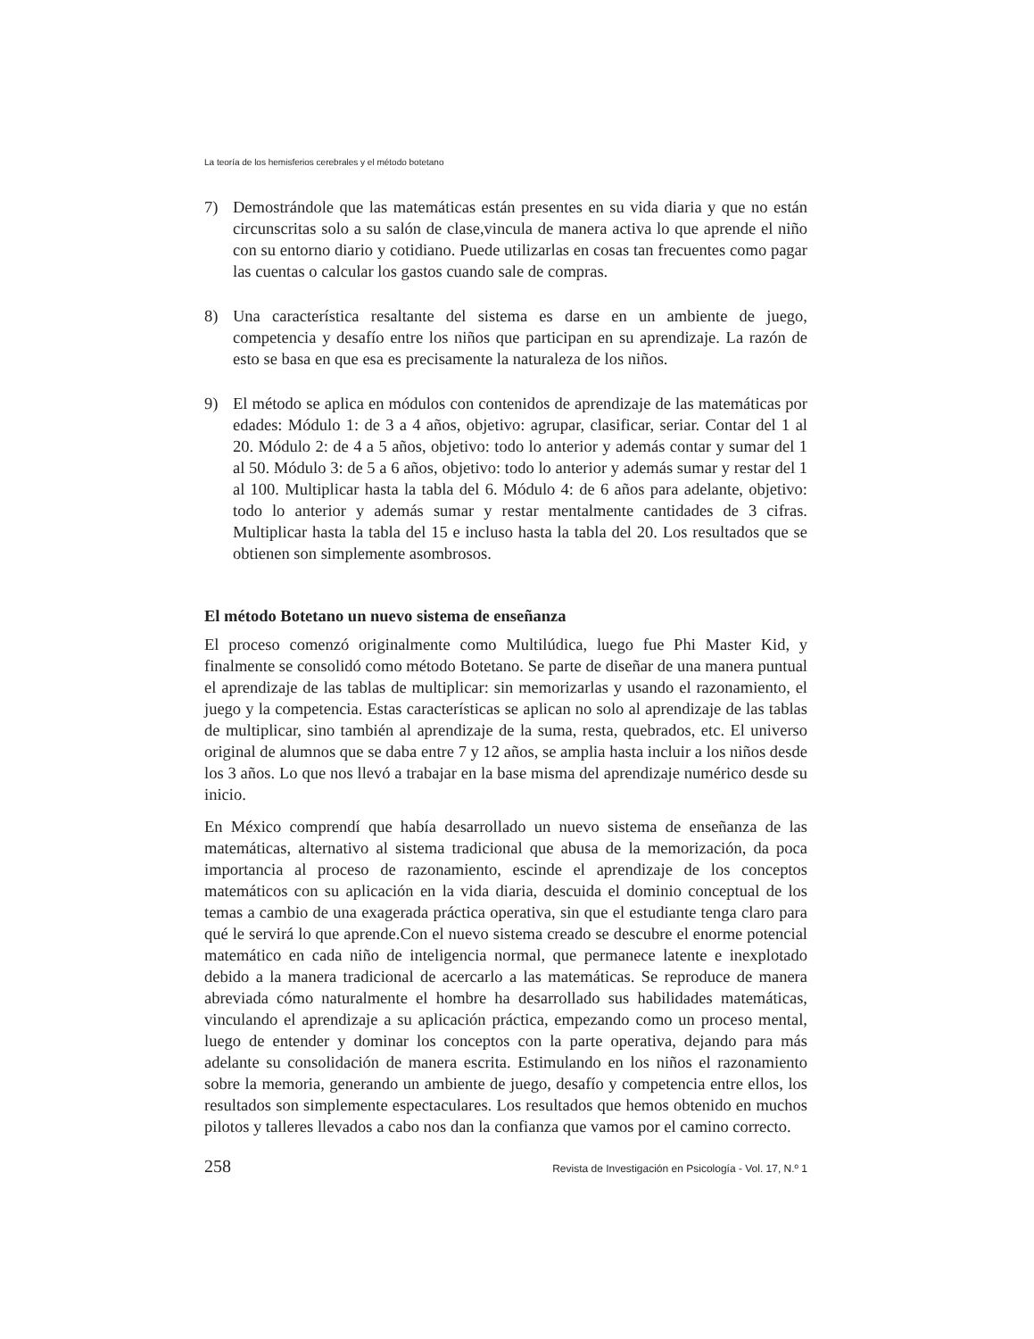La teoría de los hemisferios cerebrales y el método botetano
7) Demostrándole que las matemáticas están presentes en su vida diaria y que no están circunscritas solo a su salón de clase,vincula de manera activa lo que aprende el niño con su entorno diario y cotidiano. Puede utilizarlas en cosas tan frecuentes como pagar las cuentas o calcular los gastos cuando sale de compras.
8) Una característica resaltante del sistema es darse en un ambiente de juego, competencia y desafío entre los niños que participan en su aprendizaje. La razón de esto se basa en que esa es precisamente la naturaleza de los niños.
9) El método se aplica en módulos con contenidos de aprendizaje de las matemáticas por edades: Módulo 1: de 3 a 4 años, objetivo: agrupar, clasificar, seriar. Contar del 1 al 20. Módulo 2: de 4 a 5 años, objetivo: todo lo anterior y además contar y sumar del 1 al 50. Módulo 3: de 5 a 6 años, objetivo: todo lo anterior y además sumar y restar del 1 al 100. Multiplicar hasta la tabla del 6. Módulo 4: de 6 años para adelante, objetivo: todo lo anterior y además sumar y restar mentalmente cantidades de 3 cifras. Multiplicar hasta la tabla del 15 e incluso hasta la tabla del 20. Los resultados que se obtienen son simplemente asombrosos.
El método Botetano un nuevo sistema de enseñanza
El proceso comenzó originalmente como Multilúdica, luego fue Phi Master Kid, y finalmente se consolidó como método Botetano. Se parte de diseñar de una manera puntual el aprendizaje de las tablas de multiplicar: sin memorizarlas y usando el razonamiento, el juego y la competencia. Estas características se aplican no solo al aprendizaje de las tablas de multiplicar, sino también al aprendizaje de la suma, resta, quebrados, etc. El universo original de alumnos que se daba entre 7 y 12 años, se amplia hasta incluir a los niños desde los 3 años. Lo que nos llevó a trabajar en la base misma del aprendizaje numérico desde su inicio.
En México comprendí que había desarrollado un nuevo sistema de enseñanza de las matemáticas, alternativo al sistema tradicional que abusa de la memorización, da poca importancia al proceso de razonamiento, escinde el aprendizaje de los conceptos matemáticos con su aplicación en la vida diaria, descuida el dominio conceptual de los temas a cambio de una exagerada práctica operativa, sin que el estudiante tenga claro para qué le servirá lo que aprende.Con el nuevo sistema creado se descubre el enorme potencial matemático en cada niño de inteligencia normal, que permanece latente e inexplotado debido a la manera tradicional de acercarlo a las matemáticas. Se reproduce de manera abreviada cómo naturalmente el hombre ha desarrollado sus habilidades matemáticas, vinculando el aprendizaje a su aplicación práctica, empezando como un proceso mental, luego de entender y dominar los conceptos con la parte operativa, dejando para más adelante su consolidación de manera escrita. Estimulando en los niños el razonamiento sobre la memoria, generando un ambiente de juego, desafío y competencia entre ellos, los resultados son simplemente espectaculares. Los resultados que hemos obtenido en muchos pilotos y talleres llevados a cabo nos dan la confianza que vamos por el camino correcto.
258 Revista de Investigación en Psicología - Vol. 17, N.º 1